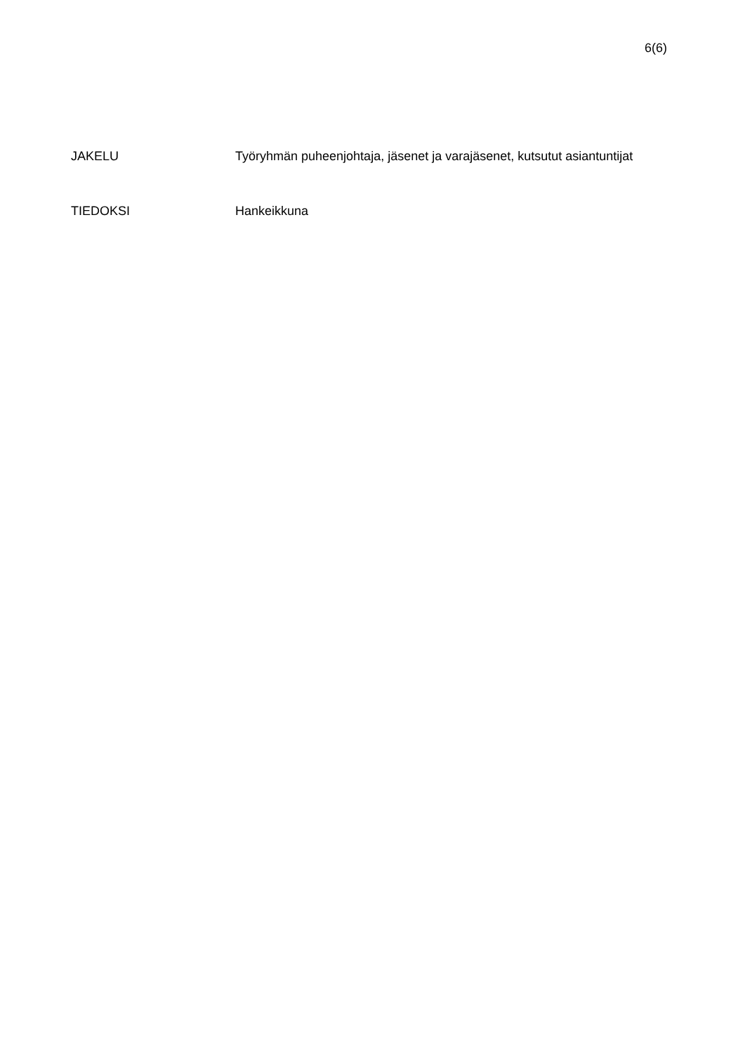6(6)
JAKELU Työryhmän puheenjohtaja, jäsenet ja varajäsenet, kutsutut asiantuntijat
TIEDOKSI Hankeikkuna